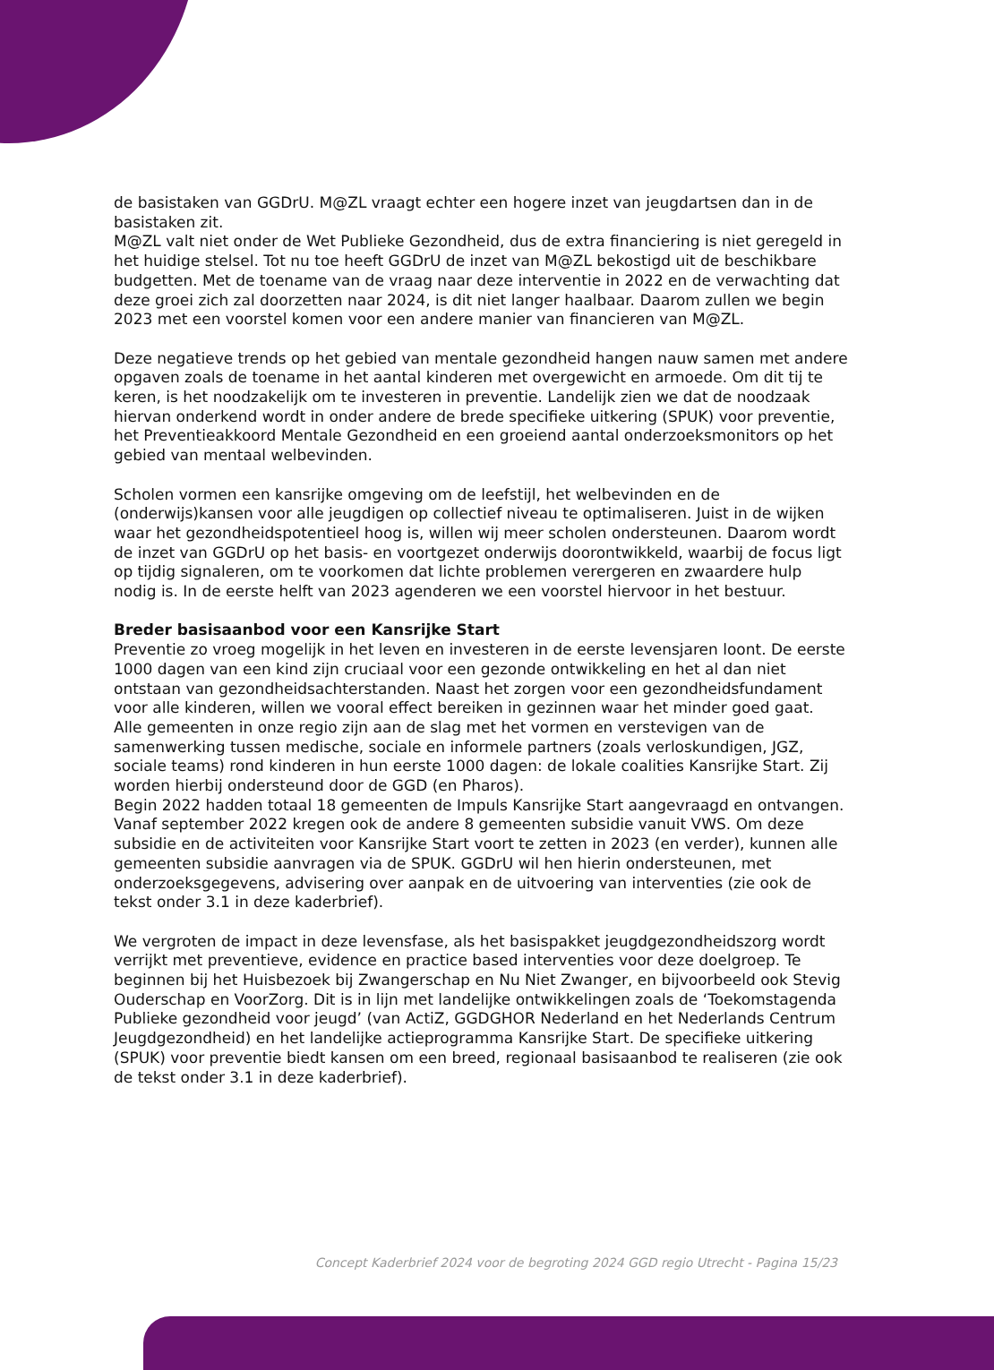de basistaken van GGDrU. M@ZL vraagt echter een hogere inzet van jeugdartsen dan in de basistaken zit.
M@ZL valt niet onder de Wet Publieke Gezondheid, dus de extra financiering is niet geregeld in het huidige stelsel. Tot nu toe heeft GGDrU de inzet van M@ZL bekostigd uit de beschikbare budgetten. Met de toename van de vraag naar deze interventie in 2022 en de verwachting dat deze groei zich zal doorzetten naar 2024, is dit niet langer haalbaar. Daarom zullen we begin 2023 met een voorstel komen voor een andere manier van financieren van M@ZL.
Deze negatieve trends op het gebied van mentale gezondheid hangen nauw samen met andere opgaven zoals de toename in het aantal kinderen met overgewicht en armoede. Om dit tij te keren, is het noodzakelijk om te investeren in preventie. Landelijk zien we dat de noodzaak hiervan onderkend wordt in onder andere de brede specifieke uitkering (SPUK) voor preventie, het Preventieakkoord Mentale Gezondheid en een groeiend aantal onderzoeksmonitors op het gebied van mentaal welbevinden.
Scholen vormen een kansrijke omgeving om de leefstijl, het welbevinden en de (onderwijs)kansen voor alle jeugdigen op collectief niveau te optimaliseren. Juist in de wijken waar het gezondheidspotentieel hoog is, willen wij meer scholen ondersteunen. Daarom wordt de inzet van GGDrU op het basis- en voortgezet onderwijs doorontwikkeld, waarbij de focus ligt op tijdig signaleren, om te voorkomen dat lichte problemen verergeren en zwaardere hulp nodig is. In de eerste helft van 2023 agenderen we een voorstel hiervoor in het bestuur.
Breder basisaanbod voor een Kansrijke Start
Preventie zo vroeg mogelijk in het leven en investeren in de eerste levensjaren loont. De eerste 1000 dagen van een kind zijn cruciaal voor een gezonde ontwikkeling en het al dan niet ontstaan van gezondheidsachterstanden. Naast het zorgen voor een gezondheidsfundament voor alle kinderen, willen we vooral effect bereiken in gezinnen waar het minder goed gaat.
Alle gemeenten in onze regio zijn aan de slag met het vormen en verstevigen van de samenwerking tussen medische, sociale en informele partners (zoals verloskundigen, JGZ, sociale teams) rond kinderen in hun eerste 1000 dagen: de lokale coalities Kansrijke Start. Zij worden hierbij ondersteund door de GGD (en Pharos).
Begin 2022 hadden totaal 18 gemeenten de Impuls Kansrijke Start aangevraagd en ontvangen. Vanaf september 2022 kregen ook de andere 8 gemeenten subsidie vanuit VWS. Om deze subsidie en de activiteiten voor Kansrijke Start voort te zetten in 2023 (en verder), kunnen alle gemeenten subsidie aanvragen via de SPUK. GGDrU wil hen hierin ondersteunen, met onderzoeksgegevens, advisering over aanpak en de uitvoering van interventies (zie ook de tekst onder 3.1 in deze kaderbrief).
We vergroten de impact in deze levensfase, als het basispakket jeugdgezondheidszorg wordt verrijkt met preventieve, evidence en practice based interventies voor deze doelgroep. Te beginnen bij het Huisbezoek bij Zwangerschap en Nu Niet Zwanger, en bijvoorbeeld ook Stevig Ouderschap en VoorZorg. Dit is in lijn met landelijke ontwikkelingen zoals de ‘Toekomstagenda Publieke gezondheid voor jeugd’ (van ActiZ, GGDGHOR Nederland en het Nederlands Centrum Jeugdgezondheid) en het landelijke actieprogramma Kansrijke Start. De specifieke uitkering (SPUK) voor preventie biedt kansen om een breed, regionaal basisaanbod te realiseren (zie ook de tekst onder 3.1 in deze kaderbrief).
Concept Kaderbrief 2024 voor de begroting 2024 GGD regio Utrecht - Pagina 15/23